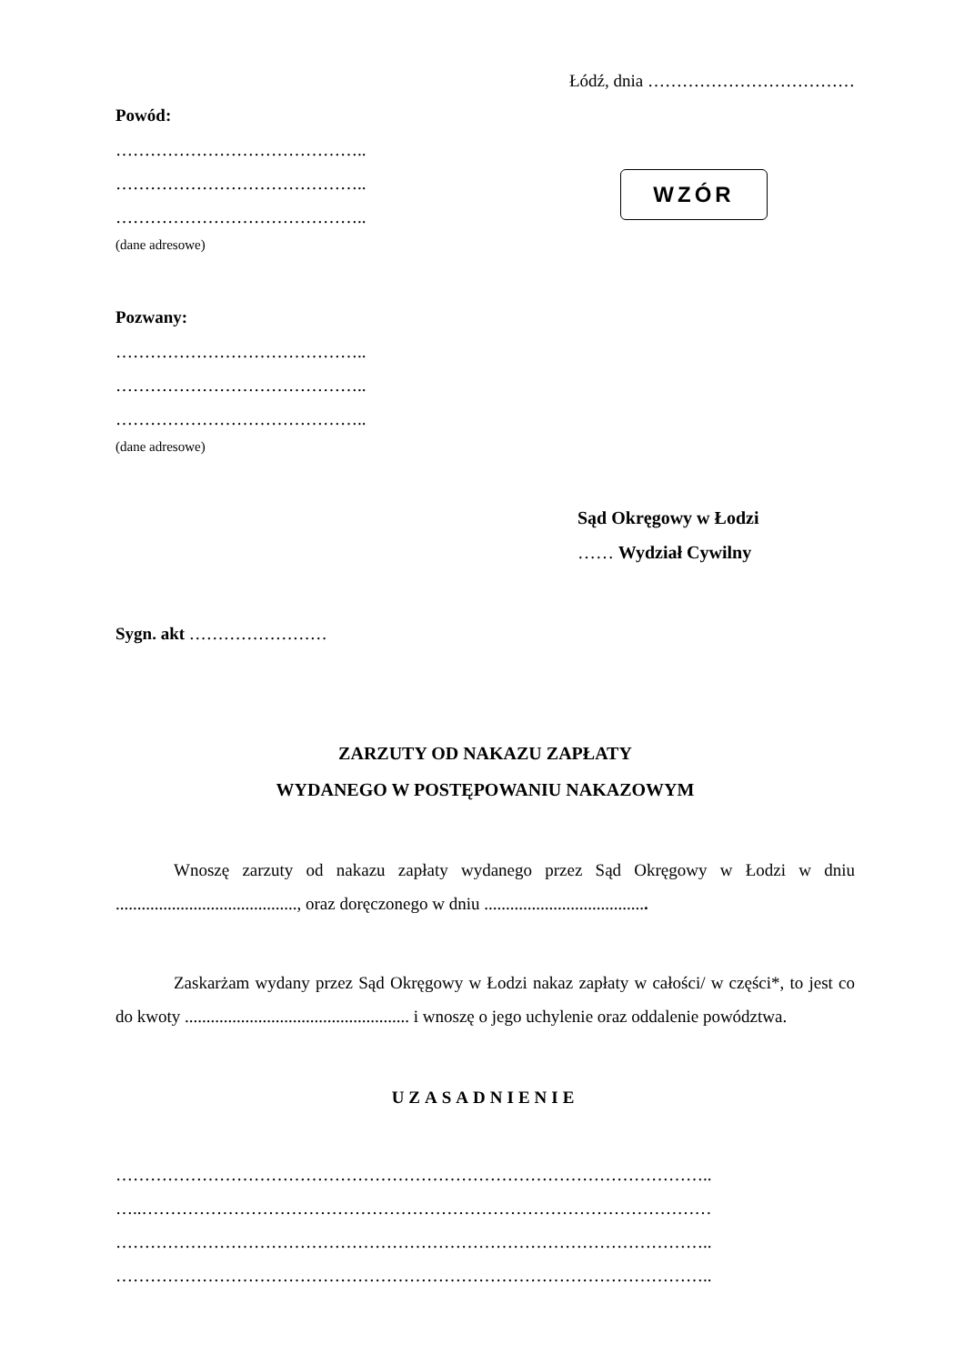Łódź, dnia ………………………………
Powód:
……………………………………..
……………………………………..
……………………………………..
(dane adresowe)
WZÓR
Pozwany:
……………………………………..
……………………………………..
……………………………………..
(dane adresowe)
Sąd Okręgowy w Łodzi
…… Wydział Cywilny
Sygn. akt ……………………
ZARZUTY OD NAKAZU ZAPŁATY
WYDANEGO W POSTĘPOWANIU NAKAZOWYM
Wnoszę zarzuty od nakazu zapłaty wydanego przez Sąd Okręgowy w Łodzi w dniu .........................................., oraz doręczonego w dniu ......................................
Zaskarżam wydany przez Sąd Okręgowy w Łodzi nakaz zapłaty w całości/ w części*, to jest co do kwoty .................................................... i wnoszę o jego uchylenie oraz oddalenie powództwa.
UZASADNIENIE
…………………………………………………………………………………………..
…..………………………………………………………………………………………
…………………………………………………………………………………………..
…………………………………………………………………………………………..